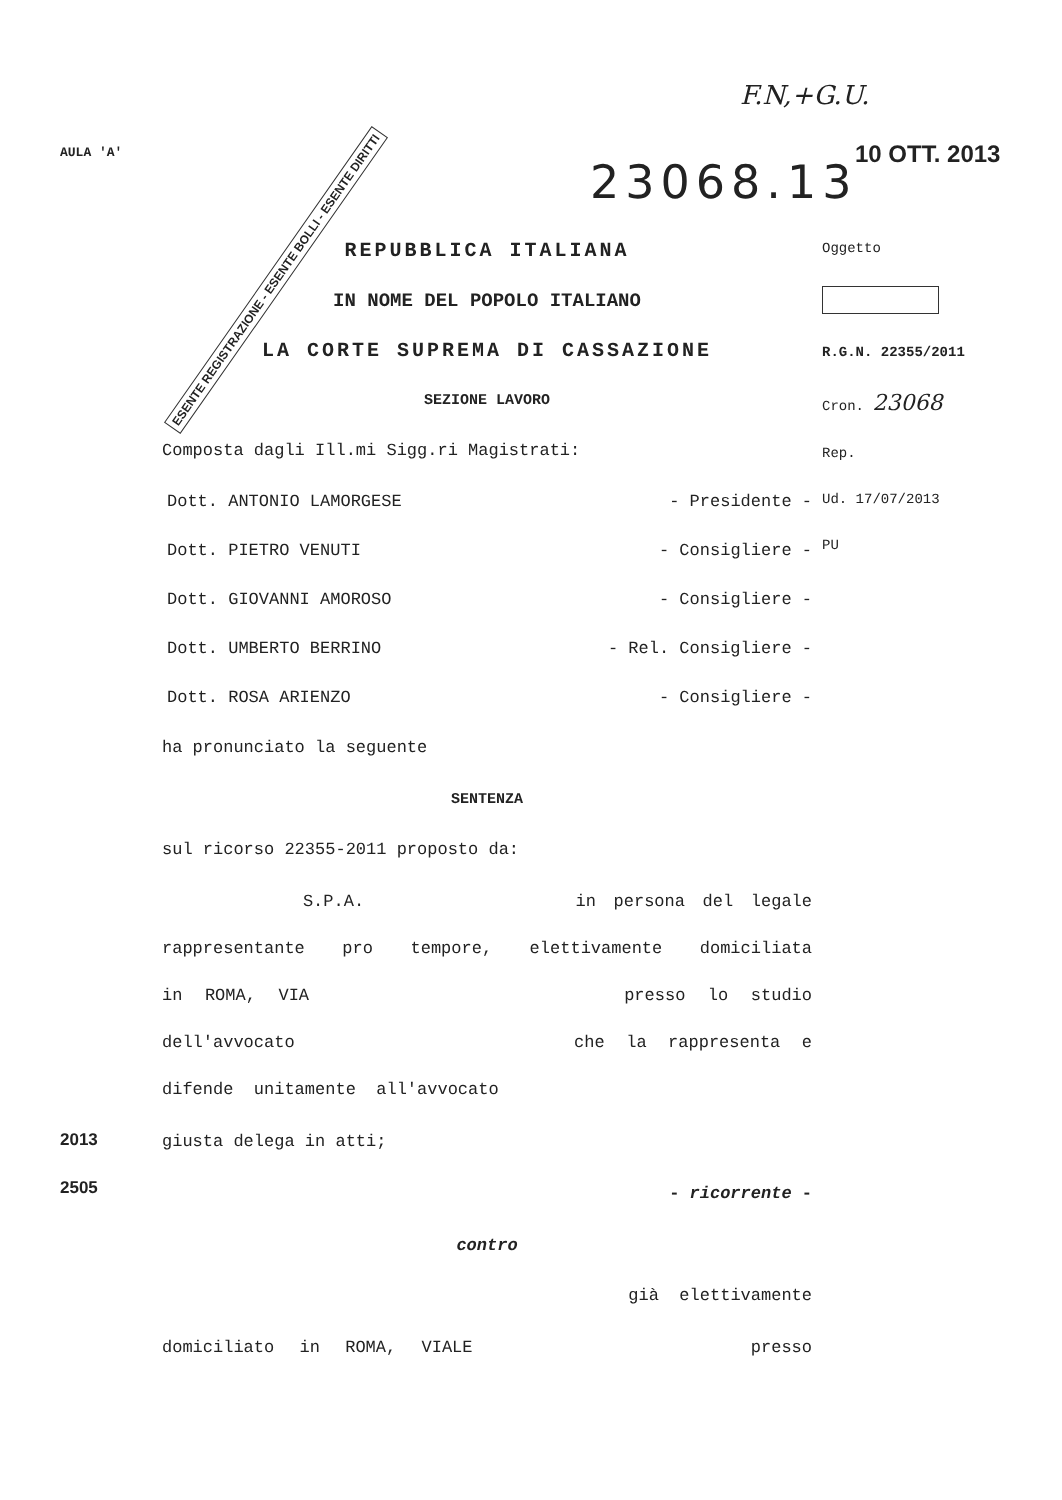F.N,+G.U.
AULA 'A'
ESENTE REGISTRAZIONE - ESENTE BOLLI - ESENTE DIRITTI
23068.13
10 OTT. 2013
REPUBBLICA ITALIANA
IN NOME DEL POPOLO ITALIANO
LA CORTE SUPREMA DI CASSAZIONE
SEZIONE LAVORO
Composta dagli Ill.mi Sigg.ri Magistrati:
Dott. ANTONIO LAMORGESE - Presidente -
Dott. PIETRO VENUTI - Consigliere -
Dott. GIOVANNI AMOROSO - Consigliere -
Dott. UMBERTO BERRINO - Rel. Consigliere -
Dott. ROSA ARIENZO - Consigliere -
ha pronunciato la seguente
SENTENZA
sul ricorso 22355-2011 proposto da:
S.P.A. in persona del legale
rappresentante pro tempore, elettivamente domiciliata
in ROMA, VIA presso lo studio
dell'avvocato che la rappresenta e
difende unitamente all'avvocato
giusta delega in atti;
- ricorrente -
contro
già elettivamente
domiciliato in ROMA, VIALE presso
Oggetto
R.G.N. 22355/2011
Cron. 23068
Rep.
Ud. 17/07/2013
PU
2013
2505